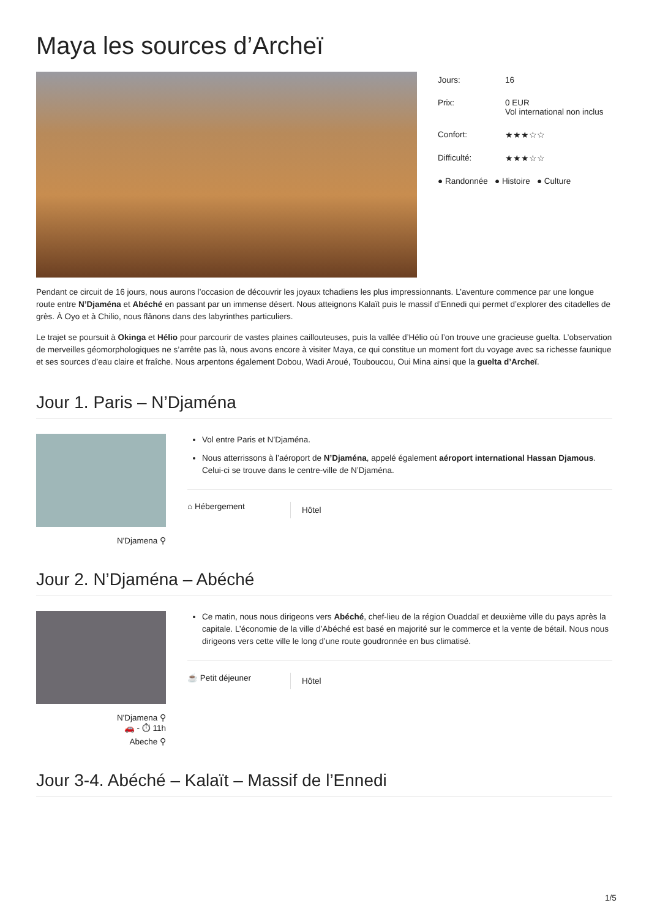Maya les sources d’Archeï
Jours: 16
Prix: 0 EUR
Vol international non inclus
Confort: ★★★☆☆
Difficulté: ★★★☆☆
● Randonnée ● Histoire ● Culture
Pendant ce circuit de 16 jours, nous aurons l’occasion de découvrir les joyaux tchadiens les plus impressionnants. L’aventure commence par une longue route entre N’Djaména et Abéché en passant par un immense désert. Nous atteignons Kalaït puis le massif d’Ennedi qui permet d’explorer des citadelles de grès. À Oyo et à Chilio, nous flânons dans des labyrinthes particuliers.
Le trajet se poursuit à Okinga et Hélio pour parcourir de vastes plaines caillouteuses, puis la vallée d’Hélio où l’on trouve une gracieuse guelta. L’observation de merveilles géomorphologiques ne s’arrête pas là, nous avons encore à visiter Maya, ce qui constitue un moment fort du voyage avec sa richesse faunique et ses sources d’eau claire et fraîche. Nous arpentons également Dobou, Wadi Aroué, Touboucou, Oui Mina ainsi que la guelta d’Archeï.
Jour 1. Paris – N’Djaména
N'Djamena ⚲
Vol entre Paris et N’Djaména.
Nous atterrissons à l’aéroport de N’Djaména, appelé également aéroport international Hassan Djamous. Celui-ci se trouve dans le centre-ville de N’Djaména.
⌂ Hébergement
Hôtel
Jour 2. N’Djaména – Abéché
N'Djamena ⚲
🚗 - ⏱ 11h
Abeche ⚲
Ce matin, nous nous dirigeons vers Abéché, chef-lieu de la région Ouaddaï et deuxième ville du pays après la capitale. L’économie de la ville d’Abéché est basé en majorité sur le commerce et la vente de bétail. Nous nous dirigeons vers cette ville le long d’une route goudronnée en bus climatisé.
☕ Petit déjeuner
Hôtel
Jour 3-4. Abéché – Kalaït – Massif de l’Ennedi
1/5